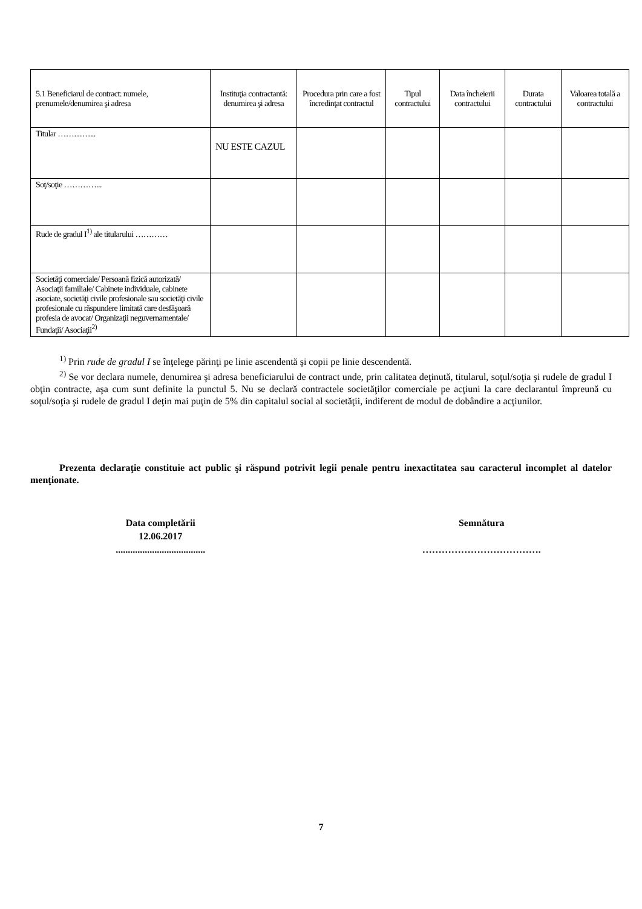| 5.1 Beneficiarul de contract: numele, prenumele/denumirea şi adresa | Instituţia contractantă: denumirea şi adresa | Procedura prin care a fost încredinţat contractul | Tipul contractului | Data încheierii contractului | Durata contractului | Valoarea totală a contractului |
| --- | --- | --- | --- | --- | --- | --- |
| Titular …………... | NU ESTE CAZUL | | | | | |
| Soţ/soţie …………... | | | | | | |
| Rude de gradul I<sup>1)</sup> ale titularului ………… | | | | | | |
| Societăţi comerciale/ Persoană fizică autorizată/ Asociaţii familiale/ Cabinete individuale, cabinete asociate, societăţi civile profesionale sau societăţi civile profesionale cu răspundere limitată care desfăşoară profesia de avocat/ Organizaţii neguvernamentale/ Fundaţii/ Asociaţii<sup>2)</sup> | | | | | | |
<sup>1)</sup> Prin rude de gradul I se înţelege părinţi pe linie ascendentă şi copii pe linie descendentă.
<sup>2)</sup> Se vor declara numele, denumirea şi adresa beneficiarului de contract unde, prin calitatea deţinută, titularul, soţul/soţia şi rudele de gradul I obţin contracte, aşa cum sunt definite la punctul 5. Nu se declară contractele societăţilor comerciale pe acţiuni la care declarantul împreună cu soţul/soţia şi rudele de gradul I deţin mai puţin de 5% din capitalul social al societăţii, indiferent de modul de dobândire a acţiunilor.
Prezenta declaraţie constituie act public şi răspund potrivit legii penale pentru inexactitatea sau caracterul incomplet al datelor menţionate.
Data completării
12.06.2017
.....................................
Semnătura
……………………………….
7